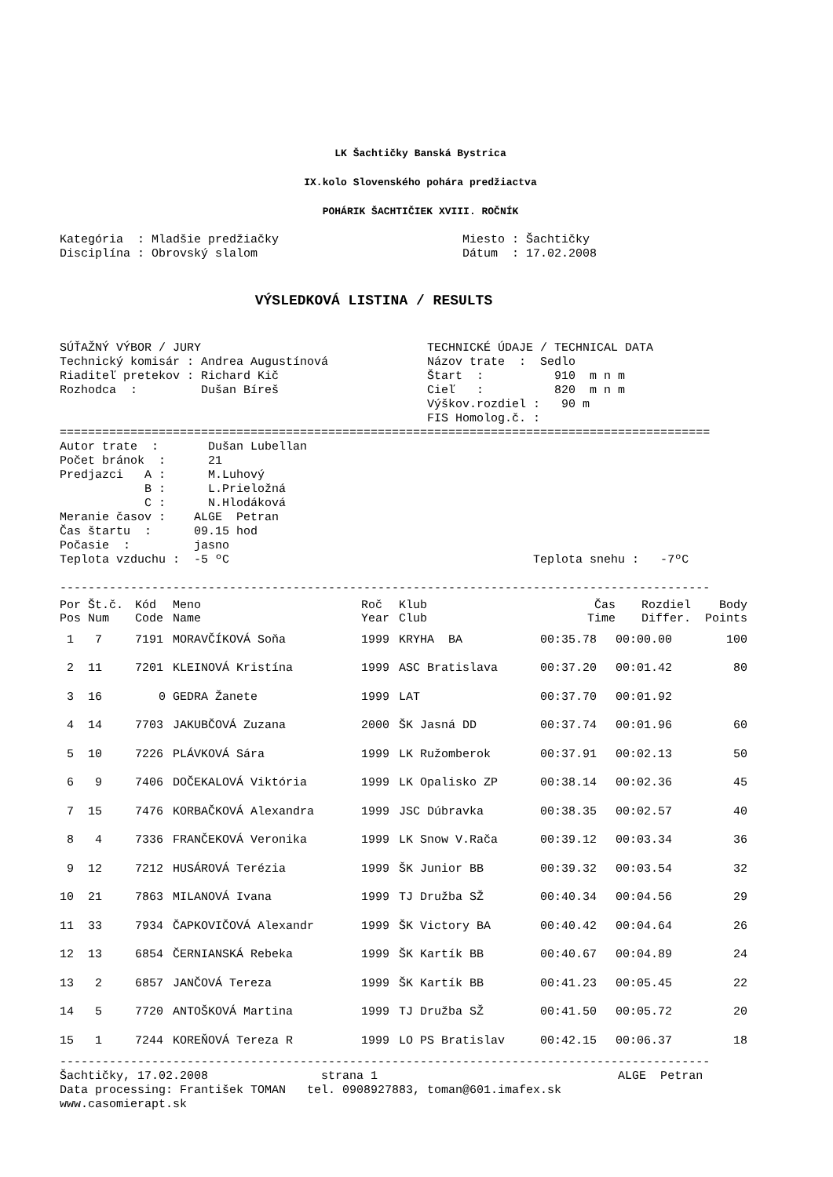LK Šachtičky Banská Bystrica
IX.kolo Slovenského pohára predžiactva
POHÁRIK ŠACHTIČIEK XVIII. ROČNÍK
Kategória  : Mladšie predžiačky                          Miesto : Šachtičky
Disciplína : Obrovský slalom                             Dátum  : 17.02.2008
VÝSLEDKOVÁ LISTINA / RESULTS
SÚŤAŽNÝ VÝBOR / JURY                                TECHNICKÉ ÚDAJE / TECHNICAL DATA
Technický komisár : Andrea Augustínová              Názov trate  :  Sedlo
Riaditeľ pretekov : Richard Kič                     Štart  :          910  m n m
Rozhodca  :         Dušan Bíreš                     Cieľ   :          820  m n m
                                                    Výškov.rozdiel :   90 m
                                                    FIS Homolog.č. :
============================================================================================
Autor trate  :       Dušan Lubellan
Počet bránok  :      21
Predjazci   A :      M.Luhový
            B :      L.Prieložná
            C :      N.Hlodáková
Meranie časov :    ALGE  Petran
Čas štartu  :      09.15 hod
Počasie  :         jasno
Teplota vzduchu :  -5 ºC                                           Teplota snehu :   -7ºC

--------------------------------------------------------------------------------------------
| Por | Št.č. | Kód | Meno | Roč | Klub | Čas | Rozdiel | Body |
| --- | --- | --- | --- | --- | --- | --- | --- | --- |
| Pos | Num | Code | Name | Year | Club | Time | Differ. | Points |
| 1 | 7 | 7191 | MORAVČÍKOVÁ Soňa | 1999 | KRYHA BA | 00:35.78 | 00:00.00 | 100 |
| 2 | 11 | 7201 | KLEINOVÁ Kristína | 1999 | ASC Bratislava | 00:37.20 | 00:01.42 | 80 |
| 3 | 16 | 0 | GEDRA Žanete | 1999 | LAT | 00:37.70 | 00:01.92 | |
| 4 | 14 | 7703 | JAKUBČOVÁ Zuzana | 2000 | ŠK Jasná DD | 00:37.74 | 00:01.96 | 60 |
| 5 | 10 | 7226 | PLÁVKOVÁ Sára | 1999 | LK Ružomberok | 00:37.91 | 00:02.13 | 50 |
| 6 | 9 | 7406 | DOČEKALOVÁ Viktória | 1999 | LK Opalisko ZP | 00:38.14 | 00:02.36 | 45 |
| 7 | 15 | 7476 | KORBAČKOVÁ Alexandra | 1999 | JSC Dúbravka | 00:38.35 | 00:02.57 | 40 |
| 8 | 4 | 7336 | FRANČEKOVÁ Veronika | 1999 | LK Snow V.Rača | 00:39.12 | 00:03.34 | 36 |
| 9 | 12 | 7212 | HUSÁROVÁ Terézia | 1999 | ŠK Junior BB | 00:39.32 | 00:03.54 | 32 |
| 10 | 21 | 7863 | MILANOVÁ Ivana | 1999 | TJ Družba SŽ | 00:40.34 | 00:04.56 | 29 |
| 11 | 33 | 7934 | ČAPKOVIČOVÁ Alexandr | 1999 | ŠK Victory BA | 00:40.42 | 00:04.64 | 26 |
| 12 | 13 | 6854 | ČERNIANSKÁ Rebeka | 1999 | ŠK Kartík BB | 00:40.67 | 00:04.89 | 24 |
| 13 | 2 | 6857 | JANČOVÁ Tereza | 1999 | ŠK Kartík BB | 00:41.23 | 00:05.45 | 22 |
| 14 | 5 | 7720 | ANTOŠKOVÁ Martina | 1999 | TJ Družba SŽ | 00:41.50 | 00:05.72 | 20 |
| 15 | 1 | 7244 | KOREŇOVÁ Tereza R | 1999 | LO PS Bratislav | 00:42.15 | 00:06.37 | 18 |
--------------------------------------------------------------------------------------------
Šachtičky, 17.02.2008                strana 1                                  ALGE  Petran
Data processing: František TOMAN   tel. 0908927883, toman@601.imafex.sk
www.casomierapt.sk